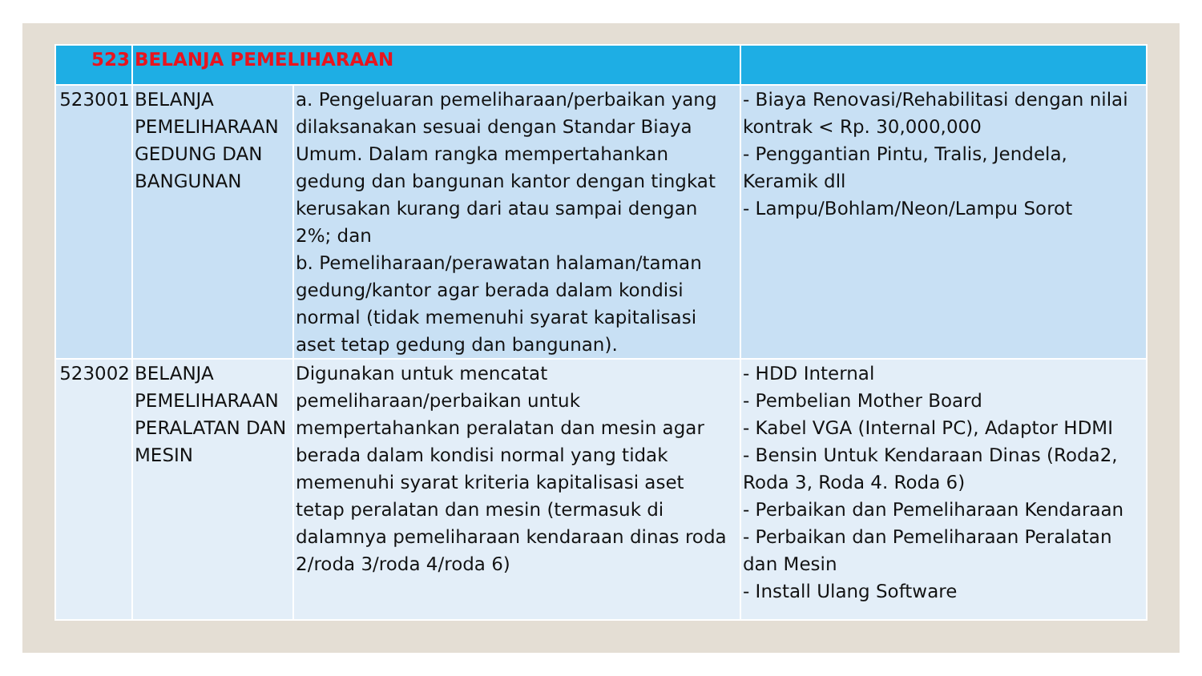| 523 | BELANJA PEMELIHARAAN | | |
| 523001 | BELANJA PEMELIHARAAN GEDUNG DAN BANGUNAN | a. Pengeluaran pemeliharaan/perbaikan yang dilaksanakan sesuai dengan Standar Biaya Umum. Dalam rangka mempertahankan gedung dan bangunan kantor dengan tingkat kerusakan kurang dari atau sampai dengan 2%; dan b. Pemeliharaan/perawatan halaman/taman gedung/kantor agar berada dalam kondisi normal (tidak memenuhi syarat kapitalisasi aset tetap gedung dan bangunan). | - Biaya Renovasi/Rehabilitasi dengan nilai kontrak < Rp. 30,000,000 - Penggantian Pintu, Tralis, Jendela, Keramik dll - Lampu/Bohlam/Neon/Lampu Sorot |
| 523002 | BELANJA PEMELIHARAAN PERALATAN DAN MESIN | Digunakan untuk mencatat pemeliharaan/perbaikan untuk mempertahankan peralatan dan mesin agar berada dalam kondisi normal yang tidak memenuhi syarat kriteria kapitalisasi aset tetap peralatan dan mesin (termasuk di dalamnya pemeliharaan kendaraan dinas roda 2/roda 3/roda 4/roda 6) | - HDD Internal - Pembelian Mother Board - Kabel VGA (Internal PC), Adaptor HDMI - Bensin Untuk Kendaraan Dinas (Roda2, Roda 3, Roda 4. Roda 6) - Perbaikan dan Pemeliharaan Kendaraan - Perbaikan dan Pemeliharaan Peralatan dan Mesin - Install Ulang Software |